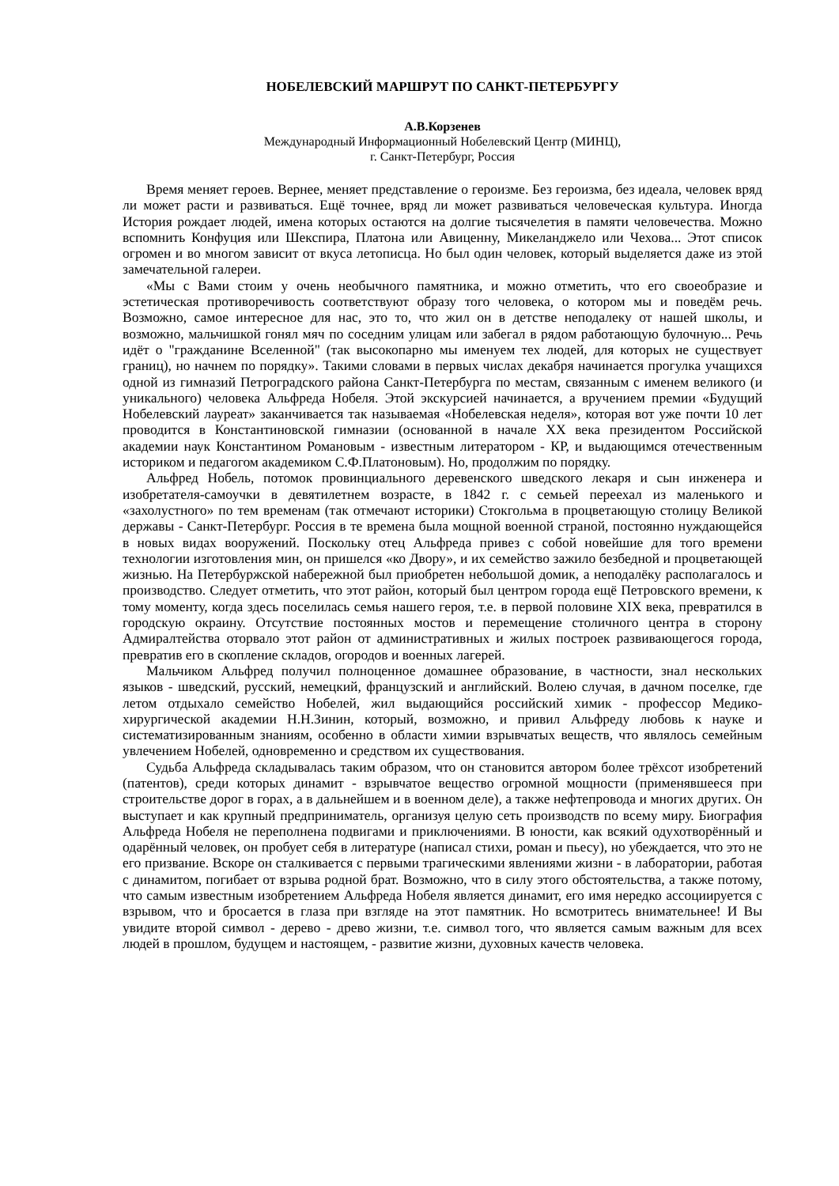НОБЕЛЕВСКИЙ МАРШРУТ ПО САНКТ-ПЕТЕРБУРГУ
А.В.Корзенев
Международный Информационный Нобелевский Центр (МИНЦ),
г. Санкт-Петербург, Россия
Время меняет героев. Вернее, меняет представление о героизме. Без героизма, без идеала, человек вряд ли может расти и развиваться. Ещё точнее, вряд ли может развиваться человеческая культура. Иногда История рождает людей, имена которых остаются на долгие тысячелетия в памяти человечества. Можно вспомнить Конфуция или Шекспира, Платона или Авиценну, Микеланджело или Чехова... Этот список огромен и во многом зависит от вкуса летописца. Но был один человек, который выделяется даже из этой замечательной галереи.
«Мы с Вами стоим у очень необычного памятника, и можно отметить, что его своеобразие и эстетическая противоречивость соответствуют образу того человека, о котором мы и поведём речь. Возможно, самое интересное для нас, это то, что жил он в детстве неподалеку от нашей школы, и возможно, мальчишкой гонял мяч по соседним улицам или забегал в рядом работающую булочную... Речь идёт о "гражданине Вселенной" (так высокопарно мы именуем тех людей, для которых не существует границ), но начнем по порядку». Такими словами в первых числах декабря начинается прогулка учащихся одной из гимназий Петроградского района Санкт-Петербурга по местам, связанным с именем великого (и уникального) человека Альфреда Нобеля. Этой экскурсией начинается, а вручением премии «Будущий Нобелевский лауреат» заканчивается так называемая «Нобелевская неделя», которая вот уже почти 10 лет проводится в Константиновской гимназии (основанной в начале XX века президентом Российской академии наук Константином Романовым - известным литератором - КР, и выдающимся отечественным историком и педагогом академиком С.Ф.Платоновым). Но, продолжим по порядку.
Альфред Нобель, потомок провинциального деревенского шведского лекаря и сын инженера и изобретателя-самоучки в девятилетнем возрасте, в 1842 г. с семьей переехал из маленького и «захолустного» по тем временам (так отмечают историки) Стокгольма в процветающую столицу Великой державы - Санкт-Петербург. Россия в те времена была мощной военной страной, постоянно нуждающейся в новых видах вооружений. Поскольку отец Альфреда привез с собой новейшие для того времени технологии изготовления мин, он пришелся «ко Двору», и их семейство зажило безбедной и процветающей жизнью. На Петербуржской набережной был приобретен небольшой домик, а неподалёку располагалось и производство. Следует отметить, что этот район, который был центром города ещё Петровского времени, к тому моменту, когда здесь поселилась семья нашего героя, т.е. в первой половине XIX века, превратился в городскую окраину. Отсутствие постоянных мостов и перемещение столичного центра в сторону Адмиралтейства оторвало этот район от административных и жилых построек развивающегося города, превратив его в скопление складов, огородов и военных лагерей.
Мальчиком Альфред получил полноценное домашнее образование, в частности, знал нескольких языков - шведский, русский, немецкий, французский и английский. Волею случая, в дачном поселке, где летом отдыхало семейство Нобелей, жил выдающийся российский химик - профессор Медико-хирургической академии Н.Н.Зинин, который, возможно, и привил Альфреду любовь к науке и систематизированным знаниям, особенно в области химии взрывчатых веществ, что являлось семейным увлечением Нобелей, одновременно и средством их существования.
Судьба Альфреда складывалась таким образом, что он становится автором более трёхсот изобретений (патентов), среди которых динамит - взрывчатое вещество огромной мощности (применявшееся при строительстве дорог в горах, а в дальнейшем и в военном деле), а также нефтепровода и многих других. Он выступает и как крупный предприниматель, организуя целую сеть производств по всему миру. Биография Альфреда Нобеля не переполнена подвигами и приключениями. В юности, как всякий одухотворённый и одарённый человек, он пробует себя в литературе (написал стихи, роман и пьесу), но убеждается, что это не его призвание. Вскоре он сталкивается с первыми трагическими явлениями жизни - в лаборатории, работая с динамитом, погибает от взрыва родной брат. Возможно, что в силу этого обстоятельства, а также потому, что самым известным изобретением Альфреда Нобеля является динамит, его имя нередко ассоциируется с взрывом, что и бросается в глаза при взгляде на этот памятник. Но всмотритесь внимательнее! И Вы увидите второй символ - дерево - древо жизни, т.е. символ того, что является самым важным для всех людей в прошлом, будущем и настоящем, - развитие жизни, духовных качеств человека.